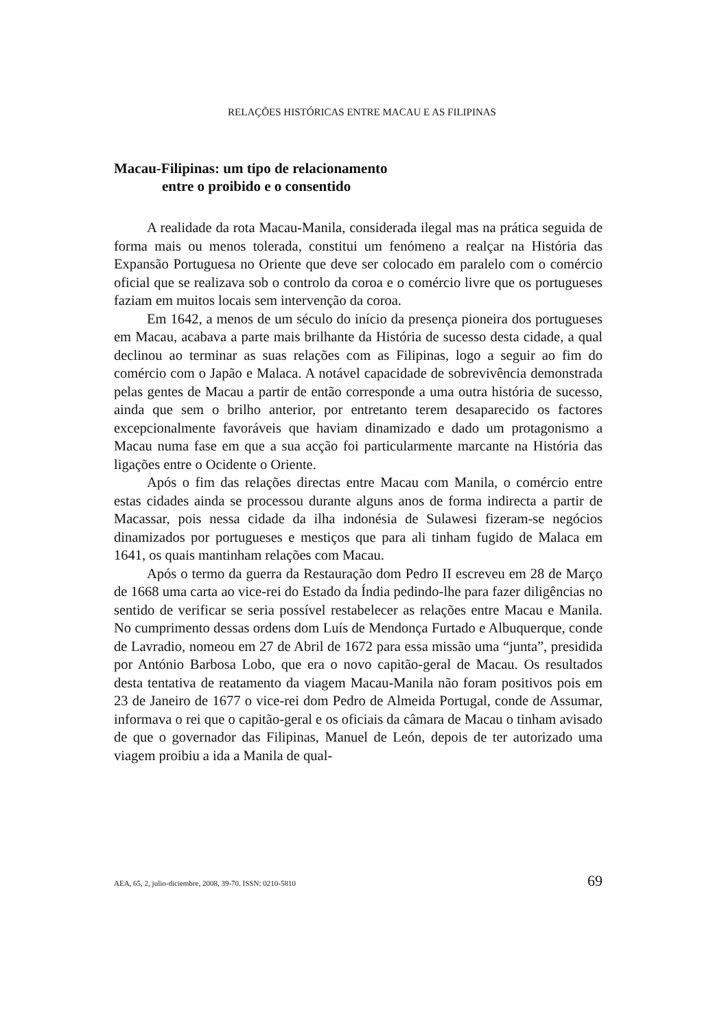RELAÇÕES HISTÓRICAS ENTRE MACAU E AS FILIPINAS
Macau-Filipinas: um tipo de relacionamento
entre o proibido e o consentido
A realidade da rota Macau-Manila, considerada ilegal mas na prática seguida de forma mais ou menos tolerada, constitui um fenómeno a realçar na História das Expansão Portuguesa no Oriente que deve ser colocado em paralelo com o comércio oficial que se realizava sob o controlo da coroa e o comércio livre que os portugueses faziam em muitos locais sem intervenção da coroa.
Em 1642, a menos de um século do início da presença pioneira dos portugueses em Macau, acabava a parte mais brilhante da História de sucesso desta cidade, a qual declinou ao terminar as suas relações com as Filipinas, logo a seguir ao fim do comércio com o Japão e Malaca. A notável capacidade de sobrevivência demonstrada pelas gentes de Macau a partir de então corresponde a uma outra história de sucesso, ainda que sem o brilho anterior, por entretanto terem desaparecido os factores excepcionalmente favoráveis que haviam dinamizado e dado um protagonismo a Macau numa fase em que a sua acção foi particularmente marcante na História das ligações entre o Ocidente o Oriente.
Após o fim das relações directas entre Macau com Manila, o comércio entre estas cidades ainda se processou durante alguns anos de forma indirecta a partir de Macassar, pois nessa cidade da ilha indonésia de Sulawesi fizeram-se negócios dinamizados por portugueses e mestiços que para ali tinham fugido de Malaca em 1641, os quais mantinham relações com Macau.
Após o termo da guerra da Restauração dom Pedro II escreveu em 28 de Março de 1668 uma carta ao vice-rei do Estado da Índia pedindo-lhe para fazer diligências no sentido de verificar se seria possível restabelecer as relações entre Macau e Manila. No cumprimento dessas ordens dom Luís de Mendonça Furtado e Albuquerque, conde de Lavradio, nomeou em 27 de Abril de 1672 para essa missão uma “junta”, presidida por António Barbosa Lobo, que era o novo capitão-geral de Macau. Os resultados desta tentativa de reatamento da viagem Macau-Manila não foram positivos pois em 23 de Janeiro de 1677 o vice-rei dom Pedro de Almeida Portugal, conde de Assumar, informava o rei que o capitão-geral e os oficiais da câmara de Macau o tinham avisado de que o governador das Filipinas, Manuel de León, depois de ter autorizado uma viagem proibiu a ida a Manila de qual-
AEA, 65, 2, julio-diciembre, 2008, 39-70. ISSN: 0210-5810 69